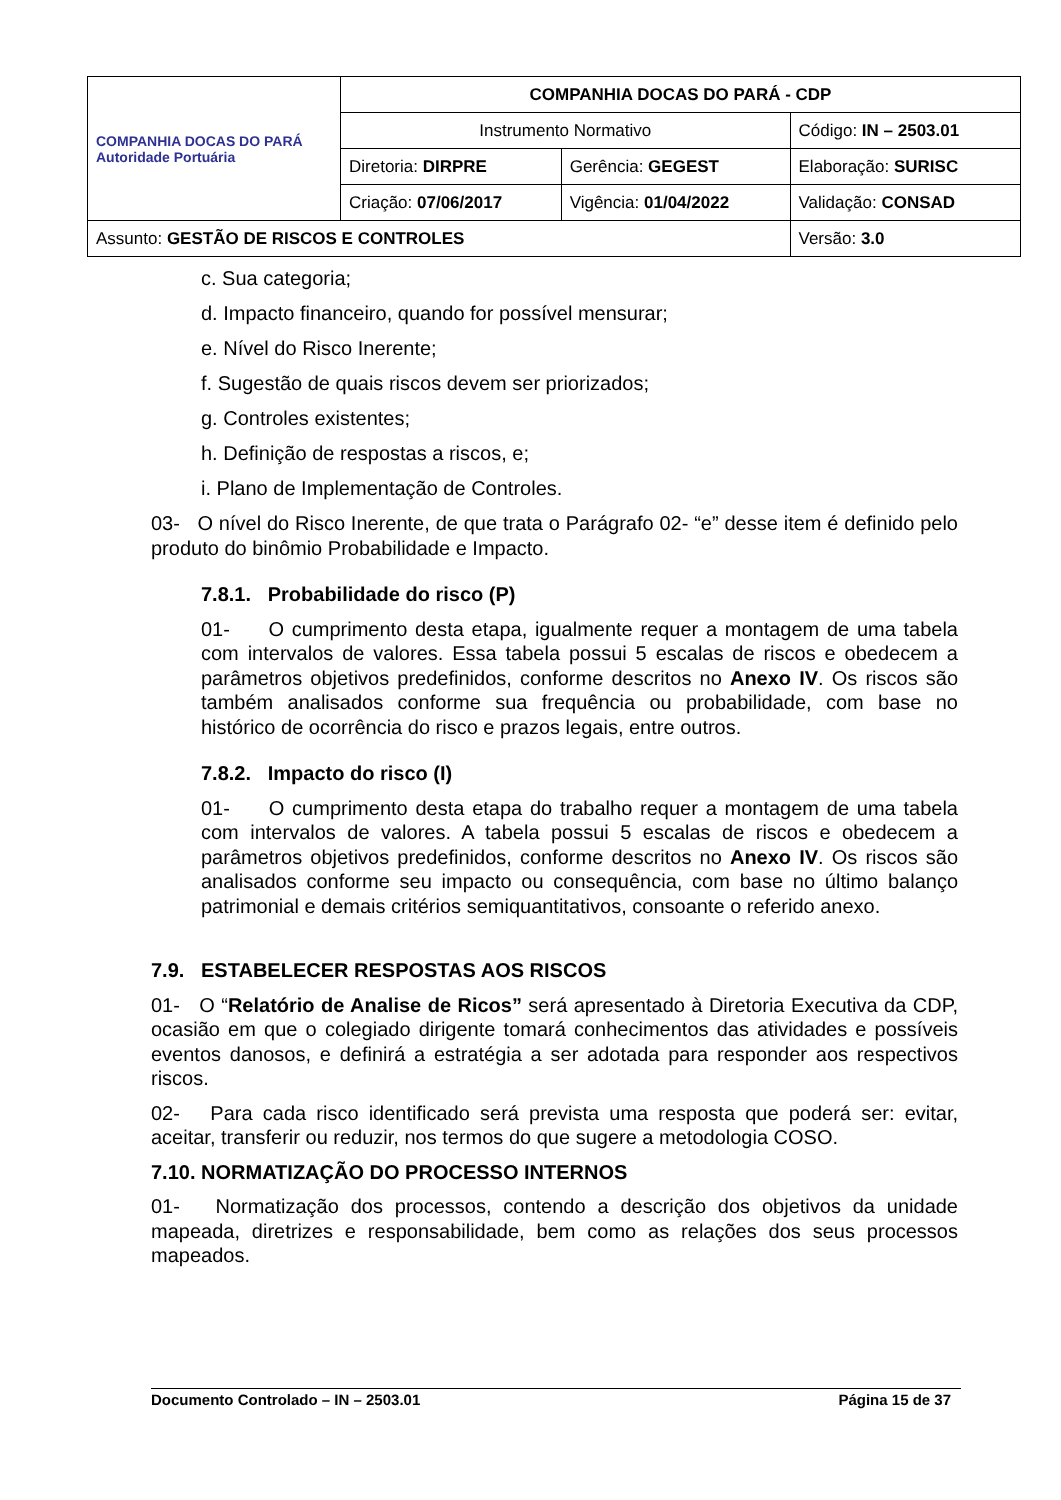| COMPANHIA DOCAS DO PARÁ Autoridade Portuária | COMPANHIA DOCAS DO PARÁ - CDP | | |
| | Instrumento Normativo | | Código: IN – 2503.01 |
| | Diretoria: DIRPRE | Gerência: GEGEST | Elaboração: SURISC |
| | Criação: 07/06/2017 | Vigência: 01/04/2022 | Validação: CONSAD |
| Assunto: GESTÃO DE RISCOS E CONTROLES | | | Versão: 3.0 |
c. Sua categoria;
d. Impacto financeiro, quando for possível mensurar;
e. Nível do Risco Inerente;
f. Sugestão de quais riscos devem ser priorizados;
g. Controles existentes;
h. Definição de respostas a riscos, e;
i. Plano de Implementação de Controles.
03- O nível do Risco Inerente, de que trata o Parágrafo 02- “e” desse item é definido pelo produto do binômio Probabilidade e Impacto.
7.8.1. Probabilidade do risco (P)
01- O cumprimento desta etapa, igualmente requer a montagem de uma tabela com intervalos de valores. Essa tabela possui 5 escalas de riscos e obedecem a parâmetros objetivos predefinidos, conforme descritos no Anexo IV. Os riscos são também analisados conforme sua frequência ou probabilidade, com base no histórico de ocorrência do risco e prazos legais, entre outros.
7.8.2. Impacto do risco (I)
01- O cumprimento desta etapa do trabalho requer a montagem de uma tabela com intervalos de valores. A tabela possui 5 escalas de riscos e obedecem a parâmetros objetivos predefinidos, conforme descritos no Anexo IV. Os riscos são analisados conforme seu impacto ou consequência, com base no último balanço patrimonial e demais critérios semiquantitativos, consoante o referido anexo.
7.9. ESTABELECER RESPOSTAS AOS RISCOS
01- O “Relatório de Analise de Ricos” será apresentado à Diretoria Executiva da CDP, ocasião em que o colegiado dirigente tomará conhecimentos das atividades e possíveis eventos danosos, e definirá a estratégia a ser adotada para responder aos respectivos riscos.
02- Para cada risco identificado será prevista uma resposta que poderá ser: evitar, aceitar, transferir ou reduzir, nos termos do que sugere a metodologia COSO.
7.10. NORMATIZAÇÃO DO PROCESSO INTERNOS
01- Normatização dos processos, contendo a descrição dos objetivos da unidade mapeada, diretrizes e responsabilidade, bem como as relações dos seus processos mapeados.
Documento Controlado – IN – 2503.01 Página 15 de 37